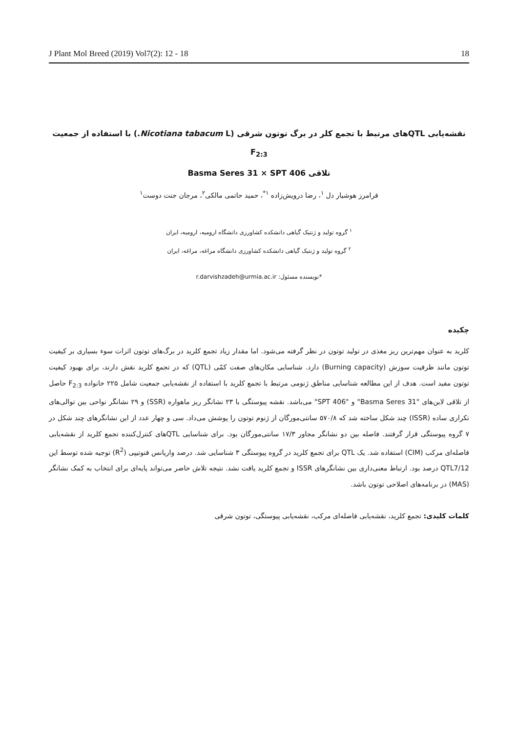J Plant Mol Breed (2019) Vol7(2): 12 - 18 18
نقشه‌یابی QTLهای مرتبط با تجمع کلر در برگ توتون شرقی (Nicotiana tabacum L.) با استفاده از جمعیت F<sub>2:3</sub>
تلاقی Basma Seres 31 × SPT 406
فرامرز هوشیار دل <sup>۱</sup>، رضا درویش‌زاده <sup>۱*</sup>، حمید حاتمی مالکی<sup>۲</sup>، مرجان جنت دوست<sup>۱</sup>
<sup>۱</sup> گروه تولید و ژنتیک گیاهی دانشکده کشاورزی دانشگاه ارومیه، ارومیه، ایران
<sup>۲</sup> گروه تولید و ژنتیک گیاهی دانشکده کشاورزی دانشگاه مراغه، مراغه، ایران
*نویسنده مسئول: r.darvishzadeh@urmia.ac.ir
چکیده
کلرید به عنوان مهم‌ترین ریز مغذی در تولید توتون در نظر گرفته می‌شود. اما مقدار زیاد تجمع کلرید در برگ‌های توتون اثرات سوء بسیاری بر کیفیت توتون مانند ظرفیت سوزش (Burning capacity) دارد. شناسایی مکان‌های صفت کمّی (QTL) که در تجمع کلرید نقش دارند، برای بهبود کیفیت توتون مفید است. هدف از این مطالعه شناسایی مناطق ژنومی مرتبط با تجمع کلرید با استفاده از نقشه‌یابی جمعیت شامل ۲۲۵ خانواده F<sub>2:3</sub> حاصل از تلاقی لاین‌های "Basma Seres 31" و "SPT 406" می‌باشد. نقشه پیوستگی با ۲۳ نشانگر ریز ماهواره (SSR) و ۲۹ نشانگر نواحی بین توالی‌های تکراری ساده (ISSR) چند شکل ساخته شد که ۵۷۰/۸ سانتی‌مورگان از ژنوم توتون را پوشش می‌داد. سی و چهار عدد از این نشانگرهای چند شکل در ۷ گروه پیوستگی قرار گرفتند. فاصله بین دو نشانگر مجاور ۱۷/۳ سانتی‌مورگان بود. برای شناسایی QTLهای کنترل‌کننده تجمع کلرید از نقشه‌یابی فاصله‌ای مرکب (CIM) استفاده شد. یک QTL برای تجمع کلرید در گروه پیوستگی ۳ شناسایی شد. درصد واریانس فنوتیپی (R<sup>2</sup>) توجیه شده توسط این QTL7/12 درصد بود. ارتباط معنی‌داری بین نشانگرهای ISSR و تجمع کلرید یافت نشد. نتیجه تلاش حاضر می‌تواند پایه‌ای برای انتخاب به کمک نشانگر (MAS) در برنامه‌های اصلاحی توتون باشد.
کلمات کلیدی: تجمع کلرید، نقشه‌یابی فاصله‌ای مرکب، نقشه‌یابی پیوستگی، توتون شرقی